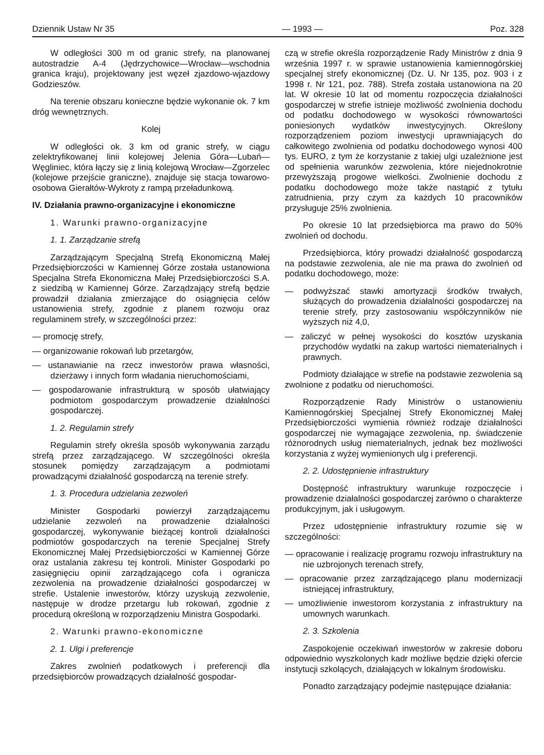Dziennik Ustaw Nr 35 — 1993 — Poz. 328
W odległości 300 m od granic strefy, na planowanej autostradzie A-4 (Jędrzychowice—Wrocław—wschodnia granica kraju), projektowany jest węzeł zjazdowo-wjazdowy Godzieszów.
Na terenie obszaru konieczne będzie wykonanie ok. 7 km dróg wewnętrznych.
Kolej
W odległości ok. 3 km od granic strefy, w ciągu zelektryfikowanej linii kolejowej Jelenia Góra—Lubań—Węgliniec, która łączy się z linią kolejową Wrocław—Zgorzelec (kolejowe przejście graniczne), znajduje się stacja towarowo-osobowa Gierałtów-Wykroty z rampą przeładunkową.
IV. Działania prawno-organizacyjne i ekonomiczne
1. Warunki prawno-organizacyjne
1. 1. Zarządzanie strefą
Zarządzającym Specjalną Strefą Ekonomiczną Małej Przedsiębiorczości w Kamiennej Górze została ustanowiona Specjalna Strefa Ekonomiczna Małej Przedsiębiorczości S.A. z siedzibą w Kamiennej Górze. Zarządzający strefą będzie prowadził działania zmierzające do osiągnięcia celów ustanowienia strefy, zgodnie z planem rozwoju oraz regulaminem strefy, w szczególności przez:
— promocję strefy,
— organizowanie rokowań lub przetargów,
— ustanawianie na rzecz inwestorów prawa własności, dzierżawy i innych form władania nieruchomościami,
— gospodarowanie infrastrukturą w sposób ułatwiający podmiotom gospodarczym prowadzenie działalności gospodarczej.
1. 2. Regulamin strefy
Regulamin strefy określa sposób wykonywania zarządu strefą przez zarządzającego. W szczególności określa stosunek pomiędzy zarządzającym a podmiotami prowadzącymi działalność gospodarczą na terenie strefy.
1. 3. Procedura udzielania zezwoleń
Minister Gospodarki powierzył zarządzającemu udzielanie zezwoleń na prowadzenie działalności gospodarczej, wykonywanie bieżącej kontroli działalności podmiotów gospodarczych na terenie Specjalnej Strefy Ekonomicznej Małej Przedsiębiorczości w Kamiennej Górze oraz ustalania zakresu tej kontroli. Minister Gospodarki po zasięgnięciu opinii zarządzającego cofa i ogranicza zezwolenia na prowadzenie działalności gospodarczej w strefie. Ustalenie inwestorów, którzy uzyskują zezwolenie, następuje w drodze przetargu lub rokowań, zgodnie z procedurą określoną w rozporządzeniu Ministra Gospodarki.
2. Warunki prawno-ekonomiczne
2. 1. Ulgi i preferencje
Zakres zwolnień podatkowych i preferencji dla przedsiębiorców prowadzących działalność gospodar-
czą w strefie określa rozporządzenie Rady Ministrów z dnia 9 września 1997 r. w sprawie ustanowienia kamiennogórskiej specjalnej strefy ekonomicznej (Dz. U. Nr 135, poz. 903 i z 1998 r. Nr 121, poz. 788). Strefa została ustanowiona na 20 lat. W okresie 10 lat od momentu rozpoczęcia działalności gospodarczej w strefie istnieje możliwość zwolnienia dochodu od podatku dochodowego w wysokości równowartości poniesionych wydatków inwestycyjnych. Określony rozporządzeniem poziom inwestycji uprawniających do całkowitego zwolnienia od podatku dochodowego wynosi 400 tys. EURO, z tym że korzystanie z takiej ulgi uzależnione jest od spełnienia warunków zezwolenia, które niejednokrotnie przewyższają progowe wielkości. Zwolnienie dochodu z podatku dochodowego może także nastąpić z tytułu zatrudnienia, przy czym za każdych 10 pracowników przysługuje 25% zwolnienia.
Po okresie 10 lat przedsiębiorca ma prawo do 50% zwolnień od dochodu.
Przedsiębiorca, który prowadzi działalność gospodarczą na podstawie zezwolenia, ale nie ma prawa do zwolnień od podatku dochodowego, może:
— podwyższać stawki amortyzacji środków trwałych, służących do prowadzenia działalności gospodarczej na terenie strefy, przy zastosowaniu współczynników nie wyższych niż 4,0,
— zaliczyć w pełnej wysokości do kosztów uzyskania przychodów wydatki na zakup wartości niematerialnych i prawnych.
Podmioty działające w strefie na podstawie zezwolenia są zwolnione z podatku od nieruchomości.
Rozporządzenie Rady Ministrów o ustanowieniu Kamiennogórskiej Specjalnej Strefy Ekonomicznej Małej Przedsiębiorczości wymienia również rodzaje działalności gospodarczej nie wymagające zezwolenia, np. świadczenie różnorodnych usług niematerialnych, jednak bez możliwości korzystania z wyżej wymienionych ulg i preferencji.
2. 2. Udostępnienie infrastruktury
Dostępność infrastruktury warunkuje rozpoczęcie i prowadzenie działalności gospodarczej zarówno o charakterze produkcyjnym, jak i usługowym.
Przez udostępnienie infrastruktury rozumie się w szczególności:
— opracowanie i realizację programu rozwoju infrastruktury na nie uzbrojonych terenach strefy,
— opracowanie przez zarządzającego planu modernizacji istniejącej infrastruktury,
— umożliwienie inwestorom korzystania z infrastruktury na umownych warunkach.
2. 3. Szkolenia
Zaspokojenie oczekiwań inwestorów w zakresie doboru odpowiednio wyszkolonych kadr możliwe będzie dzięki ofercie instytucji szkolących, działających w lokalnym środowisku.
Ponadto zarządzający podejmie następujące działania: